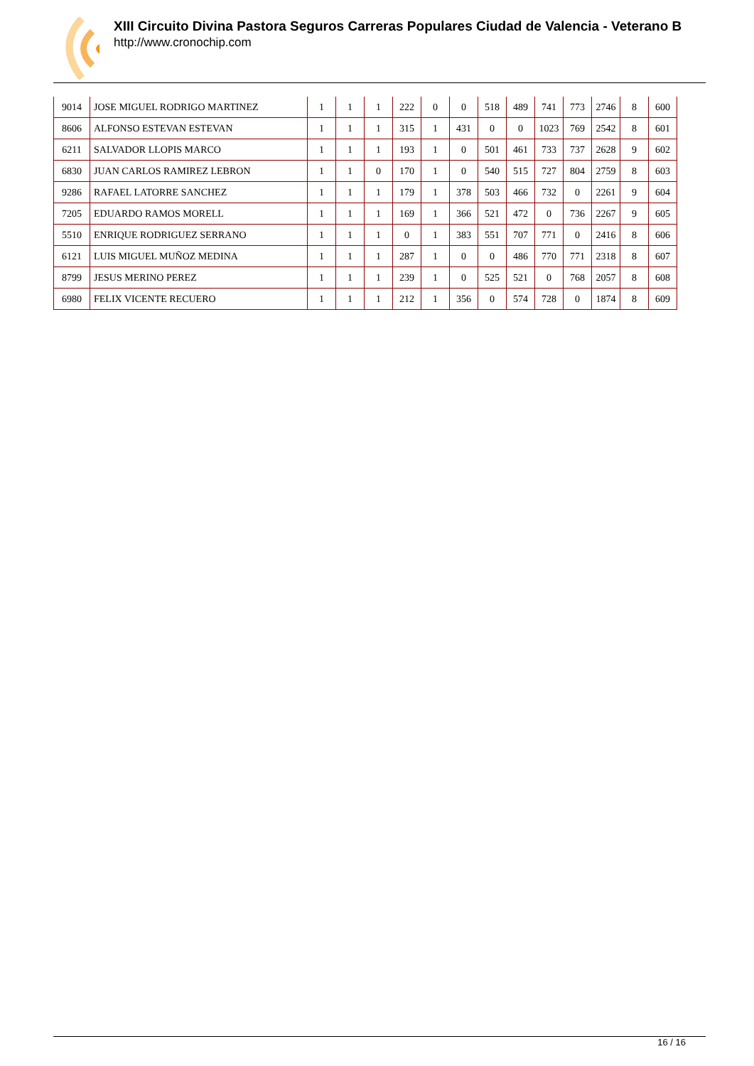XIII Circuito Divina Pastora Seguros Carreras Populares Ciudad de Valencia - Veterano B
http://www.cronochip.com
| 9014 | JOSE MIGUEL RODRIGO MARTINEZ | 1 | 1 | 1 | 222 | 0 | 0 | 518 | 489 | 741 | 773 | 2746 | 8 | 600 |
| 8606 | ALFONSO ESTEVAN ESTEVAN | 1 | 1 | 1 | 315 | 1 | 431 | 0 | 0 | 1023 | 769 | 2542 | 8 | 601 |
| 6211 | SALVADOR LLOPIS MARCO | 1 | 1 | 1 | 193 | 1 | 0 | 501 | 461 | 733 | 737 | 2628 | 9 | 602 |
| 6830 | JUAN CARLOS RAMIREZ LEBRON | 1 | 1 | 0 | 170 | 1 | 0 | 540 | 515 | 727 | 804 | 2759 | 8 | 603 |
| 9286 | RAFAEL LATORRE SANCHEZ | 1 | 1 | 1 | 179 | 1 | 378 | 503 | 466 | 732 | 0 | 2261 | 9 | 604 |
| 7205 | EDUARDO RAMOS MORELL | 1 | 1 | 1 | 169 | 1 | 366 | 521 | 472 | 0 | 736 | 2267 | 9 | 605 |
| 5510 | ENRIQUE RODRIGUEZ SERRANO | 1 | 1 | 1 | 0 | 1 | 383 | 551 | 707 | 771 | 0 | 2416 | 8 | 606 |
| 6121 | LUIS MIGUEL MUÑOZ MEDINA | 1 | 1 | 1 | 287 | 1 | 0 | 0 | 486 | 770 | 771 | 2318 | 8 | 607 |
| 8799 | JESUS MERINO PEREZ | 1 | 1 | 1 | 239 | 1 | 0 | 525 | 521 | 0 | 768 | 2057 | 8 | 608 |
| 6980 | FELIX VICENTE RECUERO | 1 | 1 | 1 | 212 | 1 | 356 | 0 | 574 | 728 | 0 | 1874 | 8 | 609 |
16 / 16